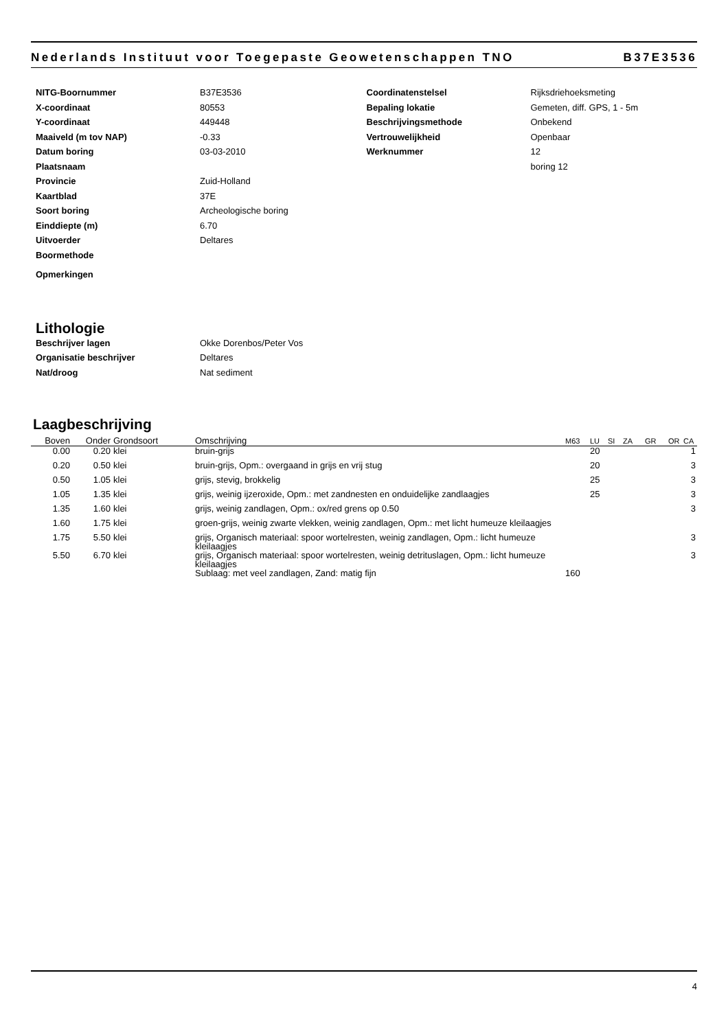Nederlands Instituut voor Toegepaste Geowetenschappen TNO B37E3536
NITG-Boornummer B37E3536
X-coordinaat 80553
Y-coordinaat 449448
Maaiveld (m tov NAP) -0.33
Datum boring 03-03-2010
Plaatsnaam
Provincie Zuid-Holland
Kaartblad 37E
Soort boring Archeologische boring
Einddiepte (m) 6.70
Uitvoerder Deltares
Boormethode
Opmerkingen
Coordinatenstelsel Rijksdriehoeksmeting
Bepaling lokatie Gemeten, diff. GPS, 1 - 5m
Beschrijvingsmethode Onbekend
Vertrouwelijkheid Openbaar
Werknummer 12
boring 12
Lithologie
Beschrijver lagen Okke Dorenbos/Peter Vos
Organisatie beschrijver Deltares
Nat/droog Nat sediment
Laagbeschrijving
| Boven | Onder | Grondsoort | Omschrijving | M63 | LU | SI | ZA | GR | OR | CA |
| --- | --- | --- | --- | --- | --- | --- | --- | --- | --- | --- |
| 0.00 | 0.20 | klei | bruin-grijs | | 20 | | | | | 1 |
| 0.20 | 0.50 | klei | bruin-grijs, Opm.: overgaand in grijs en vrij stug | | 20 | | | | | 3 |
| 0.50 | 1.05 | klei | grijs, stevig, brokkelig | | 25 | | | | | 3 |
| 1.05 | 1.35 | klei | grijs, weinig ijzeroxide, Opm.: met zandnesten en onduidelijke zandlaagjes | | 25 | | | | | 3 |
| 1.35 | 1.60 | klei | grijs, weinig zandlagen, Opm.: ox/red grens op 0.50 | | | | | | | 3 |
| 1.60 | 1.75 | klei | groen-grijs, weinig zwarte vlekken, weinig zandlagen, Opm.: met licht humeuze kleilaagjes | | | | | | | |
| 1.75 | 5.50 | klei | grijs, Organisch materiaal: spoor wortelresten, weinig zandlagen, Opm.: licht humeuze kleilaagjes | | | | | | | 3 |
| 5.50 | 6.70 | klei | grijs, Organisch materiaal: spoor wortelresten, weinig detrituslagen, Opm.: licht humeuze kleilaagjes | | | | | | | 3 |
| | | | Sublaag: met veel zandlagen, Zand: matig fijn | 160 | | | | | | |
4